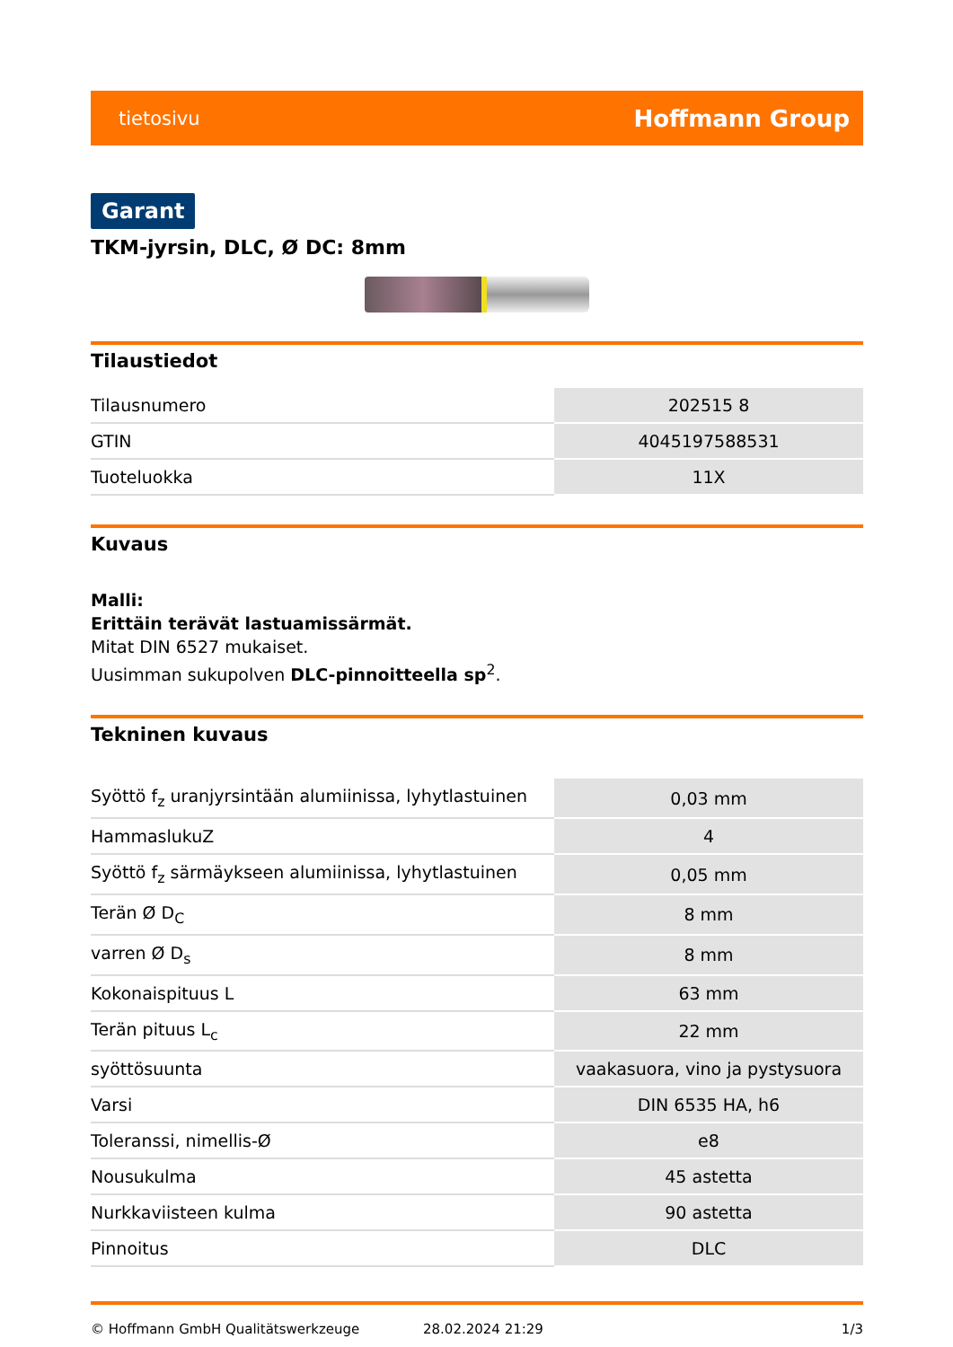tietosivu Hoffmann Group
Garant
TKM-jyrsin, DLC, Ø DC: 8mm
Tilaustiedot
| Tilausnumero | 202515 8 |
| GTIN | 4045197588531 |
| Tuoteluokka | 11X |
Kuvaus
Malli:
Erittäin terävät lastuamissärmät.
Mitat DIN 6527 mukaiset.
Uusimman sukupolven DLC-pinnoitteella sp<sup>2</sup>.
Tekninen kuvaus
| Syöttö f<sub>z</sub> uranjyrsintään alumiinissa, lyhytlastuinen | 0,03 mm |
| HammaslukuZ | 4 |
| Syöttö f<sub>z</sub> särmäykseen alumiinissa, lyhytlastuinen | 0,05 mm |
| Terän Ø D<sub>C</sub> | 8 mm |
| varren Ø D<sub>s</sub> | 8 mm |
| Kokonaispituus L | 63 mm |
| Terän pituus L<sub>c</sub> | 22 mm |
| syöttösuunta | vaakasuora, vino ja pystysuora |
| Varsi | DIN 6535 HA, h6 |
| Toleranssi, nimellis-Ø | e8 |
| Nousukulma | 45 astetta |
| Nurkkaviisteen kulma | 90 astetta |
| Pinnoitus | DLC |
© Hoffmann GmbH Qualitätswerkzeuge 28.02.2024 21:29 1/3